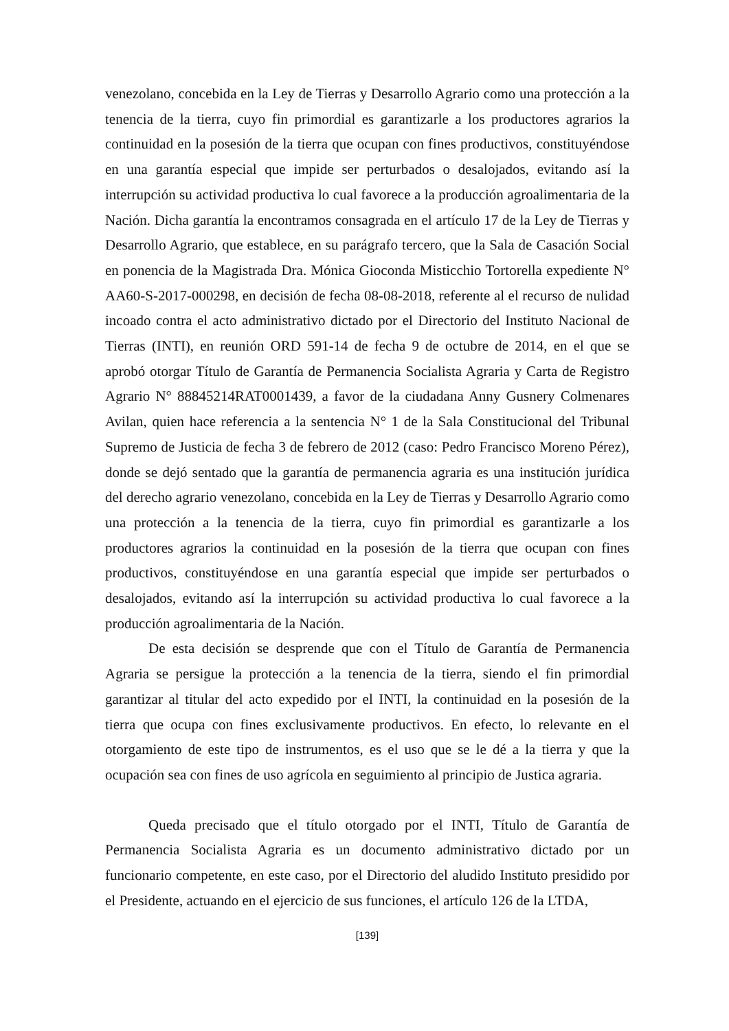venezolano, concebida en la Ley de Tierras y Desarrollo Agrario como una protección a la tenencia de la tierra, cuyo fin primordial es garantizarle a los productores agrarios la continuidad en la posesión de la tierra que ocupan con fines productivos, constituyéndose en una garantía especial que impide ser perturbados o desalojados, evitando así la interrupción su actividad productiva lo cual favorece a la producción agroalimentaria de la Nación. Dicha garantía la encontramos consagrada en el artículo 17 de la Ley de Tierras y Desarrollo Agrario, que establece, en su parágrafo tercero, que la Sala de Casación Social en ponencia de la Magistrada Dra. Mónica Gioconda Misticchio Tortorella expediente N° AA60-S-2017-000298, en decisión de fecha 08-08-2018, referente al el recurso de nulidad incoado contra el acto administrativo dictado por el Directorio del Instituto Nacional de Tierras (INTI), en reunión ORD 591-14 de fecha 9 de octubre de 2014, en el que se aprobó otorgar Título de Garantía de Permanencia Socialista Agraria y Carta de Registro Agrario N° 88845214RAT0001439, a favor de la ciudadana Anny Gusnery Colmenares Avilan, quien hace referencia a la sentencia N° 1 de la Sala Constitucional del Tribunal Supremo de Justicia de fecha 3 de febrero de 2012 (caso: Pedro Francisco Moreno Pérez), donde se dejó sentado que la garantía de permanencia agraria es una institución jurídica del derecho agrario venezolano, concebida en la Ley de Tierras y Desarrollo Agrario como una protección a la tenencia de la tierra, cuyo fin primordial es garantizarle a los productores agrarios la continuidad en la posesión de la tierra que ocupan con fines productivos, constituyéndose en una garantía especial que impide ser perturbados o desalojados, evitando así la interrupción su actividad productiva lo cual favorece a la producción agroalimentaria de la Nación.
De esta decisión se desprende que con el Título de Garantía de Permanencia Agraria se persigue la protección a la tenencia de la tierra, siendo el fin primordial garantizar al titular del acto expedido por el INTI, la continuidad en la posesión de la tierra que ocupa con fines exclusivamente productivos. En efecto, lo relevante en el otorgamiento de este tipo de instrumentos, es el uso que se le dé a la tierra y que la ocupación sea con fines de uso agrícola en seguimiento al principio de Justica agraria.
Queda precisado que el título otorgado por el INTI, Título de Garantía de Permanencia Socialista Agraria es un documento administrativo dictado por un funcionario competente, en este caso, por el Directorio del aludido Instituto presidido por el Presidente, actuando en el ejercicio de sus funciones, el artículo 126 de la LTDA,
[139]